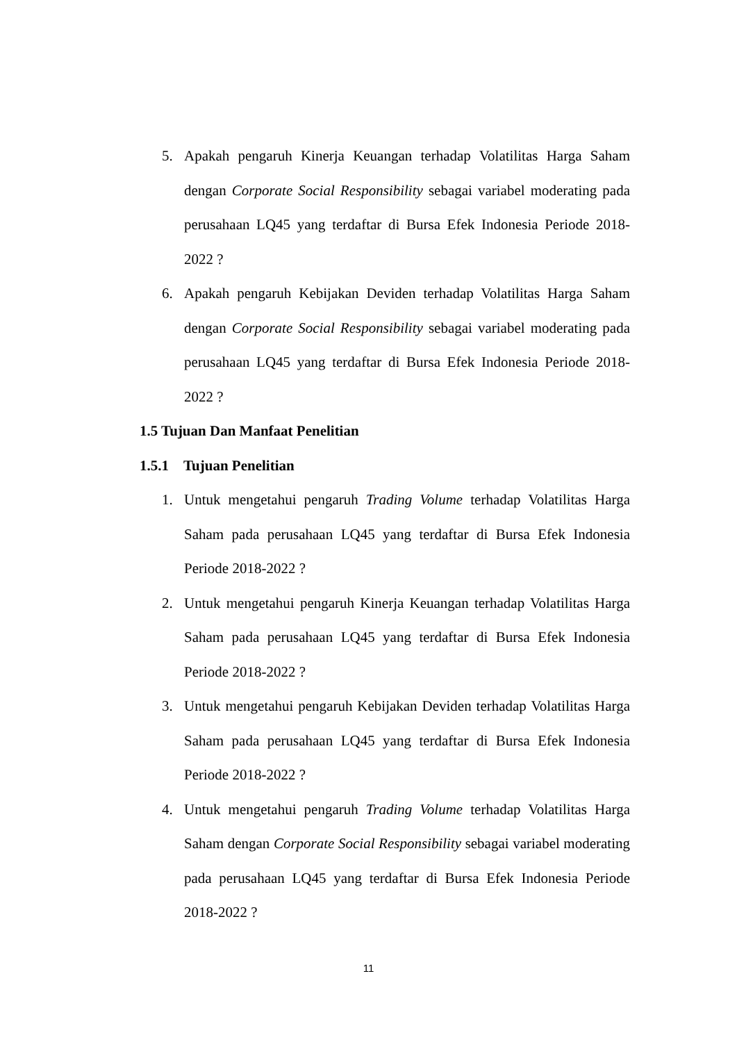5. Apakah pengaruh Kinerja Keuangan terhadap Volatilitas Harga Saham dengan Corporate Social Responsibility sebagai variabel moderating pada perusahaan LQ45 yang terdaftar di Bursa Efek Indonesia Periode 2018-2022 ?
6. Apakah pengaruh Kebijakan Deviden terhadap Volatilitas Harga Saham dengan Corporate Social Responsibility sebagai variabel moderating pada perusahaan LQ45 yang terdaftar di Bursa Efek Indonesia Periode 2018-2022 ?
1.5 Tujuan Dan Manfaat Penelitian
1.5.1 Tujuan Penelitian
1. Untuk mengetahui pengaruh Trading Volume terhadap Volatilitas Harga Saham pada perusahaan LQ45 yang terdaftar di Bursa Efek Indonesia Periode 2018-2022 ?
2. Untuk mengetahui pengaruh Kinerja Keuangan terhadap Volatilitas Harga Saham pada perusahaan LQ45 yang terdaftar di Bursa Efek Indonesia Periode 2018-2022 ?
3. Untuk mengetahui pengaruh Kebijakan Deviden terhadap Volatilitas Harga Saham pada perusahaan LQ45 yang terdaftar di Bursa Efek Indonesia Periode 2018-2022 ?
4. Untuk mengetahui pengaruh Trading Volume terhadap Volatilitas Harga Saham dengan Corporate Social Responsibility sebagai variabel moderating pada perusahaan LQ45 yang terdaftar di Bursa Efek Indonesia Periode 2018-2022 ?
11